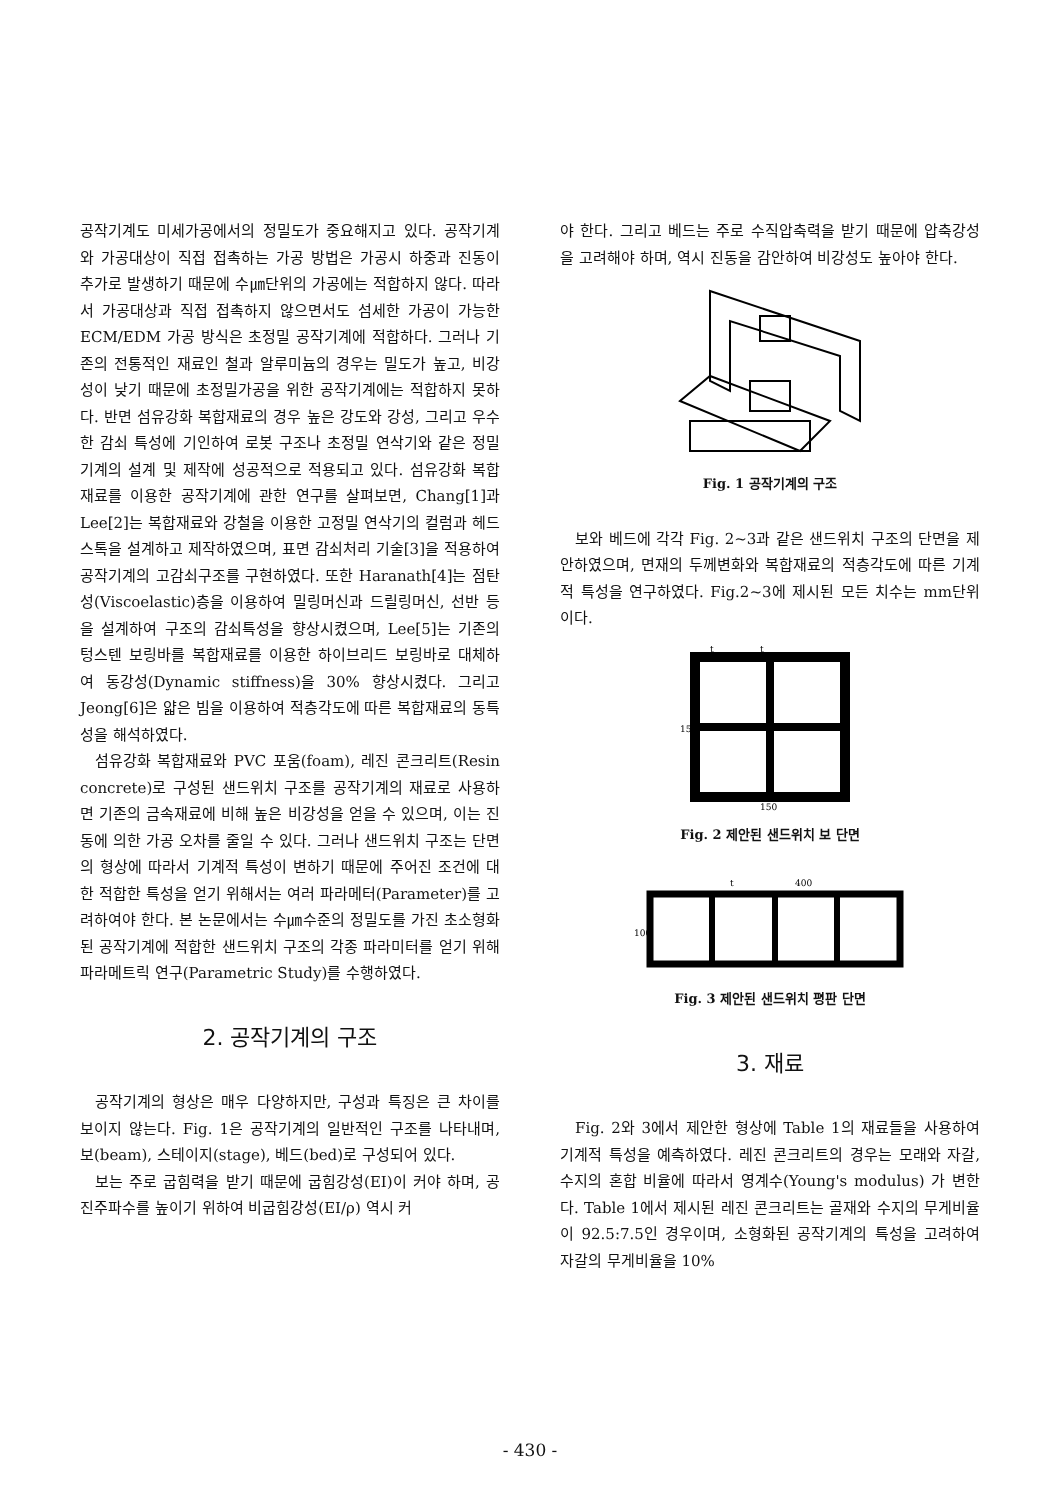공작기계도 미세가공에서의 정밀도가 중요해지고 있다. 공작기계와 가공대상이 직접 접촉하는 가공 방법은 가공시 하중과 진동이 추가로 발생하기 때문에 수㎛단위의 가공에는 적합하지 않다. 따라서 가공대상과 직접 접촉하지 않으면서도 섬세한 가공이 가능한 ECM/EDM 가공 방식은 초정밀 공작기계에 적합하다. 그러나 기존의 전통적인 재료인 철과 알루미늄의 경우는 밀도가 높고, 비강성이 낮기 때문에 초정밀가공을 위한 공작기계에는 적합하지 못하다. 반면 섬유강화 복합재료의 경우 높은 강도와 강성, 그리고 우수한 감쇠 특성에 기인하여 로봇 구조나 초정밀 연삭기와 같은 정밀 기계의 설계 및 제작에 성공적으로 적용되고 있다. 섬유강화 복합재료를 이용한 공작기계에 관한 연구를 살펴보면, Chang[1]과 Lee[2]는 복합재료와 강철을 이용한 고정밀 연삭기의 컬럼과 헤드스톡을 설계하고 제작하였으며, 표면 감쇠처리 기술[3]을 적용하여 공작기계의 고감쇠구조를 구현하였다. 또한 Haranath[4]는 점탄성(Viscoelastic)층을 이용하여 밀링머신과 드릴링머신, 선반 등을 설계하여 구조의 감쇠특성을 향상시켰으며, Lee[5]는 기존의 텅스텐 보링바를 복합재료를 이용한 하이브리드 보링바로 대체하여 동강성(Dynamic stiffness)을 30% 향상시켰다. 그리고 Jeong[6]은 얇은 빔을 이용하여 적층각도에 따른 복합재료의 동특성을 해석하였다.
섬유강화 복합재료와 PVC 포움(foam), 레진 콘크리트(Resin concrete)로 구성된 샌드위치 구조를 공작기계의 재료로 사용하면 기존의 금속재료에 비해 높은 비강성을 얻을 수 있으며, 이는 진동에 의한 가공 오차를 줄일 수 있다. 그러나 샌드위치 구조는 단면의 형상에 따라서 기계적 특성이 변하기 때문에 주어진 조건에 대한 적합한 특성을 얻기 위해서는 여러 파라메터(Parameter)를 고려하여야 한다. 본 논문에서는 수㎛수준의 정밀도를 가진 초소형화된 공작기계에 적합한 샌드위치 구조의 각종 파라미터를 얻기 위해 파라메트릭 연구(Parametric Study)를 수행하였다.
2. 공작기계의 구조
공작기계의 형상은 매우 다양하지만, 구성과 특징은 큰 차이를 보이지 않는다. Fig. 1은 공작기계의 일반적인 구조를 나타내며, 보(beam), 스테이지(stage), 베드(bed)로 구성되어 있다.
보는 주로 굽힘력을 받기 때문에 굽힘강성(EI)이 커야 하며, 공진주파수를 높이기 위하여 비굽힘강성(EI/ρ) 역시 커
야 한다. 그리고 베드는 주로 수직압축력을 받기 때문에 압축강성을 고려해야 하며, 역시 진동을 감안하여 비강성도 높아야 한다.
Fig. 1 공작기계의 구조
보와 베드에 각각 Fig. 2~3과 같은 샌드위치 구조의 단면을 제안하였으며, 면재의 두께변화와 복합재료의 적층각도에 따른 기계적 특성을 연구하였다. Fig.2~3에 제시된 모든 치수는 mm단위이다.
t
t
150
150
Fig. 2 제안된 샌드위치 보 단면
t
400
100
Fig. 3 제안된 샌드위치 평판 단면
3. 재료
Fig. 2와 3에서 제안한 형상에 Table 1의 재료들을 사용하여 기계적 특성을 예측하였다. 레진 콘크리트의 경우는 모래와 자갈, 수지의 혼합 비율에 따라서 영계수(Young's modulus) 가 변한다. Table 1에서 제시된 레진 콘크리트는 골재와 수지의 무게비율이 92.5:7.5인 경우이며, 소형화된 공작기계의 특성을 고려하여 자갈의 무게비율을 10%
- 430 -